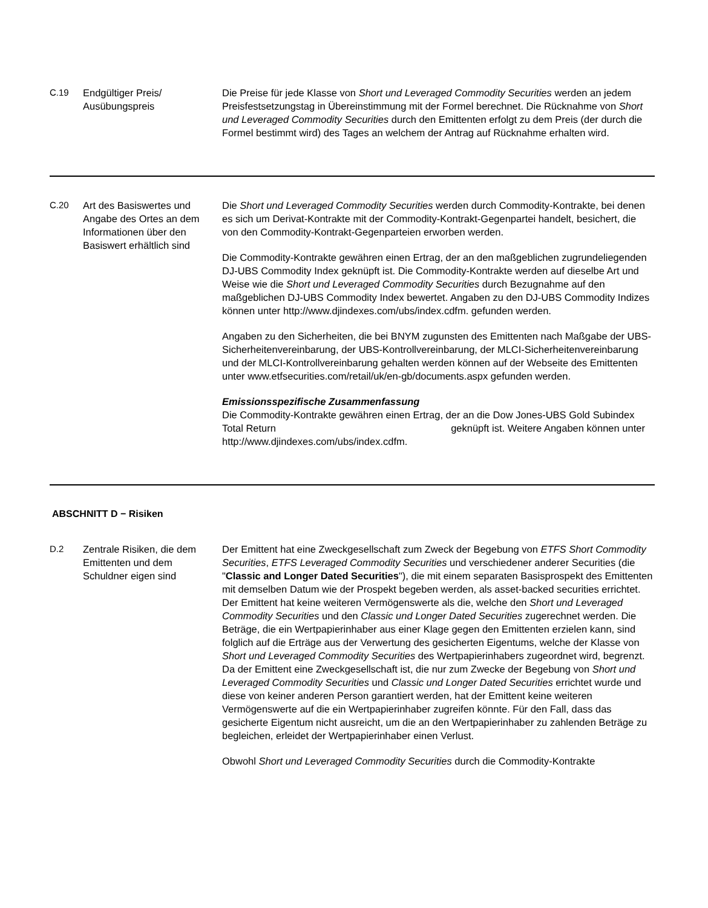| C.19 | Endgültiger Preis/ Ausübungspreis | Die Preise für jede Klasse von Short und Leveraged Commodity Securities werden an jedem Preisfestsetzungstag in Übereinstimmung mit der Formel berechnet. Die Rücknahme von Short und Leveraged Commodity Securities durch den Emittenten erfolgt zu dem Preis (der durch die Formel bestimmt wird) des Tages an welchem der Antrag auf Rücknahme erhalten wird. |
| C.20 | Art des Basiswertes und Angabe des Ortes an dem Informationen über den Basiswert erhältlich sind | Die Short und Leveraged Commodity Securities werden durch Commodity-Kontrakte, bei denen es sich um Derivat-Kontrakte mit der Commodity-Kontrakt-Gegenpartei handelt, besichert, die von den Commodity-Kontrakt-Gegenparteien erworben werden. Die Commodity-Kontrakte gewähren einen Ertrag, der an den maßgeblichen zugrundeliegenden DJ-UBS Commodity Index geknüpft ist. Die Commodity-Kontrakte werden auf dieselbe Art und Weise wie die Short und Leveraged Commodity Securities durch Bezugnahme auf den maßgeblichen DJ-UBS Commodity Index bewertet. Angaben zu den DJ-UBS Commodity Indizes können unter http://www.djindexes.com/ubs/index.cdfm. gefunden werden. Angaben zu den Sicherheiten, die bei BNYM zugunsten des Emittenten nach Maßgabe der UBS-Sicherheitenvereinbarung, der UBS-Kontrollvereinbarung, der MLCI-Sicherheitenvereinbarung und der MLCI-Kontrollvereinbarung gehalten werden können auf der Webseite des Emittenten unter www.etfsecurities.com/retail/uk/en-gb/documents.aspx gefunden werden. Emissionsspezifische Zusammenfassung Die Commodity-Kontrakte gewähren einen Ertrag, der an die Dow Jones-UBS Gold Subindex Total Return geknüpft ist. Weitere Angaben können unter http://www.djindexes.com/ubs/index.cdfm. |
ABSCHNITT D − Risiken
| D.2 | Zentrale Risiken, die dem Emittenten und dem Schuldner eigen sind | Der Emittent hat eine Zweckgesellschaft zum Zweck der Begebung von ETFS Short Commodity Securities , ETFS Leveraged Commodity Securities und verschiedener anderer Securities (die " Classic and Longer Dated Securities "), die mit einem separaten Basisprospekt des Emittenten mit demselben Datum wie der Prospekt begeben werden, als asset-backed securities errichtet. Der Emittent hat keine weiteren Vermögenswerte als die, welche den Short und Leveraged Commodity Securities und den Classic und Longer Dated Securities zugerechnet werden. Die Beträge, die ein Wertpapierinhaber aus einer Klage gegen den Emittenten erzielen kann, sind folglich auf die Erträge aus der Verwertung des gesicherten Eigentums, welche der Klasse von Short und Leveraged Commodity Securities des Wertpapierinhabers zugeordnet wird, begrenzt. Da der Emittent eine Zweckgesellschaft ist, die nur zum Zwecke der Begebung von Short und Leveraged Commodity Securities und Classic und Longer Dated Securities errichtet wurde und diese von keiner anderen Person garantiert werden, hat der Emittent keine weiteren Vermögenswerte auf die ein Wertpapierinhaber zugreifen könnte. Für den Fall, dass das gesicherte Eigentum nicht ausreicht, um die an den Wertpapierinhaber zu zahlenden Beträge zu begleichen, erleidet der Wertpapierinhaber einen Verlust. Obwohl Short und Leveraged Commodity Securities durch die Commodity-Kontrakte |